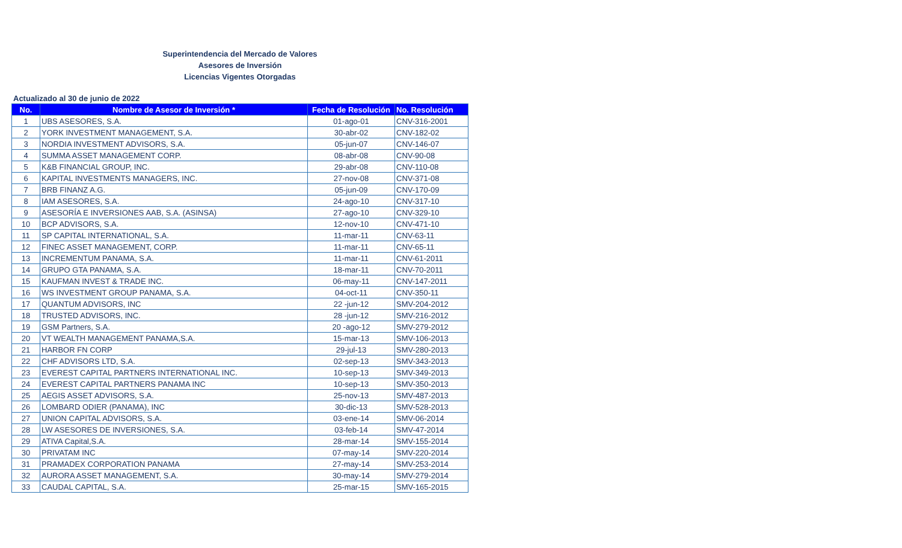Superintendencia del Mercado de Valores
Asesores de Inversión
Licencias Vigentes Otorgadas
Actualizado al 30 de junio de 2022
| No. | Nombre de Asesor de Inversión * | Fecha de Resolución | No. Resolución |
| --- | --- | --- | --- |
| 1 | UBS ASESORES, S.A. | 01-ago-01 | CNV-316-2001 |
| 2 | YORK INVESTMENT MANAGEMENT, S.A. | 30-abr-02 | CNV-182-02 |
| 3 | NORDIA INVESTMENT ADVISORS, S.A. | 05-jun-07 | CNV-146-07 |
| 4 | SUMMA ASSET MANAGEMENT CORP. | 08-abr-08 | CNV-90-08 |
| 5 | K&B FINANCIAL GROUP, INC. | 29-abr-08 | CNV-110-08 |
| 6 | KAPITAL INVESTMENTS MANAGERS, INC. | 27-nov-08 | CNV-371-08 |
| 7 | BRB FINANZ A.G. | 05-jun-09 | CNV-170-09 |
| 8 | IAM ASESORES, S.A. | 24-ago-10 | CNV-317-10 |
| 9 | ASESORÍA E INVERSIONES AAB, S.A. (ASINSA) | 27-ago-10 | CNV-329-10 |
| 10 | BCP ADVISORS, S.A. | 12-nov-10 | CNV-471-10 |
| 11 | SP CAPITAL INTERNATIONAL, S.A. | 11-mar-11 | CNV-63-11 |
| 12 | FINEC ASSET MANAGEMENT, CORP. | 11-mar-11 | CNV-65-11 |
| 13 | INCREMENTUM PANAMA, S.A. | 11-mar-11 | CNV-61-2011 |
| 14 | GRUPO GTA PANAMA, S.A. | 18-mar-11 | CNV-70-2011 |
| 15 | KAUFMAN INVEST & TRADE INC. | 06-may-11 | CNV-147-2011 |
| 16 | WS INVESTMENT GROUP PANAMA, S.A. | 04-oct-11 | CNV-350-11 |
| 17 | QUANTUM ADVISORS, INC | 22 -jun-12 | SMV-204-2012 |
| 18 | TRUSTED ADVISORS, INC. | 28 -jun-12 | SMV-216-2012 |
| 19 | GSM Partners, S.A. | 20 -ago-12 | SMV-279-2012 |
| 20 | VT WEALTH MANAGEMENT PANAMA,S.A. | 15-mar-13 | SMV-106-2013 |
| 21 | HARBOR FN CORP | 29-jul-13 | SMV-280-2013 |
| 22 | CHF ADVISORS LTD, S.A. | 02-sep-13 | SMV-343-2013 |
| 23 | EVEREST CAPITAL PARTNERS INTERNATIONAL INC. | 10-sep-13 | SMV-349-2013 |
| 24 | EVEREST CAPITAL PARTNERS PANAMA INC | 10-sep-13 | SMV-350-2013 |
| 25 | AEGIS ASSET ADVISORS, S.A. | 25-nov-13 | SMV-487-2013 |
| 26 | LOMBARD ODIER (PANAMA), INC | 30-dic-13 | SMV-528-2013 |
| 27 | UNION CAPITAL ADVISORS, S.A. | 03-ene-14 | SMV-06-2014 |
| 28 | LW ASESORES DE INVERSIONES, S.A. | 03-feb-14 | SMV-47-2014 |
| 29 | ATIVA Capital,S.A. | 28-mar-14 | SMV-155-2014 |
| 30 | PRIVATAM INC | 07-may-14 | SMV-220-2014 |
| 31 | PRAMADEX CORPORATION PANAMA | 27-may-14 | SMV-253-2014 |
| 32 | AURORA ASSET MANAGEMENT, S.A. | 30-may-14 | SMV-279-2014 |
| 33 | CAUDAL CAPITAL, S.A. | 25-mar-15 | SMV-165-2015 |